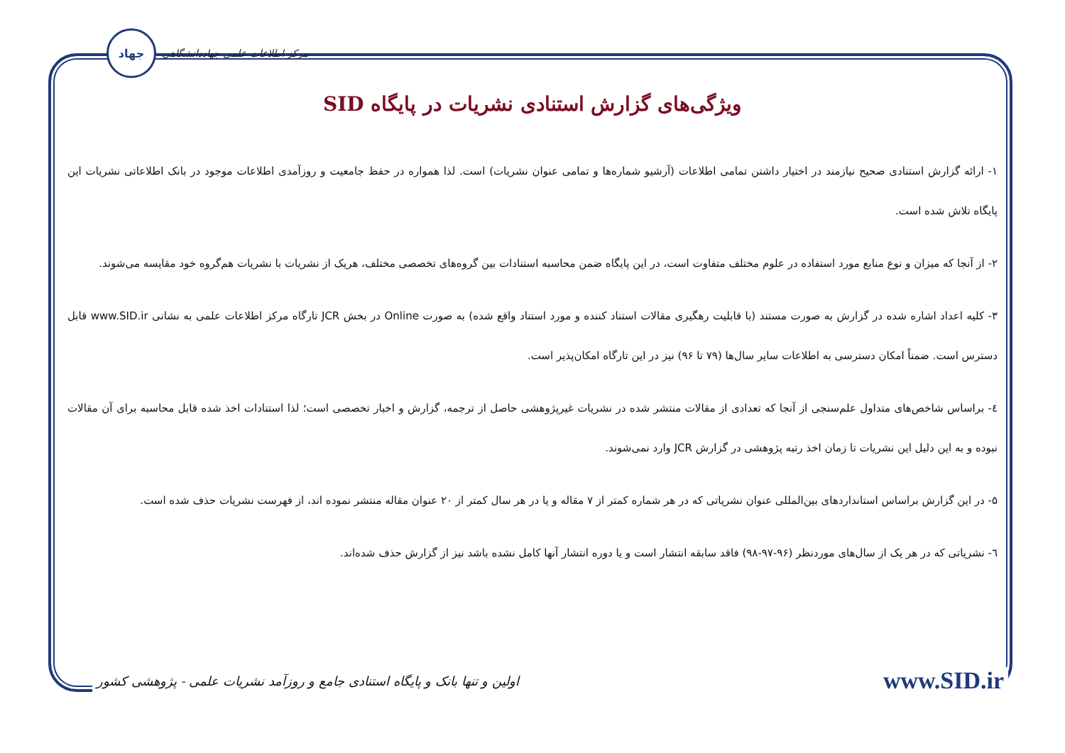جهاد
مرکز اطلاعات علمی جهاددانشگاهی
ویژگی‌های گزارش استنادی نشریات در پایگاه SID
۱- ارائه گزارش استنادی صحیح نیازمند در اختیار داشتن تمامی اطلاعات (آرشیو شماره‌ها و تمامی عنوان نشریات) است. لذا همواره در حفظ جامعیت و روزآمدی اطلاعات موجود در بانک اطلاعاتی نشریات این پایگاه تلاش شده است.
۲- از آنجا که میزان و نوع منابع مورد استفاده در علوم مختلف متفاوت است، در این پایگاه ضمن محاسبه استنادات بین گروه‌های تخصصی مختلف، هریک از نشریات با نشریات هم‌گروه خود مقایسه می‌شوند.
۳- کلیه اعداد اشاره شده در گزارش به صورت مستند (با قابلیت رهگیری مقالات استناد کننده و مورد استناد واقع شده) به صورت Online در بخش JCR تارگاه مرکز اطلاعات علمی به نشانی www.SID.ir قابل دسترس است. ضمناً امکان دسترسی به اطلاعات سایر سال‌ها (۷۹ تا ۹۶) نیز در این تارگاه امکان‌پذیر است.
٤- براساس شاخص‌های متداول علم‌سنجی از آنجا که تعدادی از مقالات منتشر شده در نشریات غیرپژوهشی حاصل از ترجمه، گزارش و اخبار تخصصی است؛ لذا استنادات اخذ شده قابل محاسبه برای آن مقالات نبوده و به این دلیل این نشریات تا زمان اخذ رتبه پژوهشی در گزارش JCR وارد نمی‌شوند.
۵- در این گزارش براساس استانداردهای بین‌المللی عنوان نشریاتی که در هر شماره کمتر از ۷ مقاله و یا در هر سال کمتر از ۲۰ عنوان مقاله منتشر نموده اند، از فهرست نشریات حذف شده است.
٦- نشریاتی که در هر یک از سال‌های موردنظر (۹۶-۹۷-۹۸) فاقد سابقه انتشار است و یا دوره انتشار آنها کامل نشده باشد نیز از گزارش حذف شده‌اند.
اولین و تنها بانک و پایگاه استنادی جامع و روزآمد نشریات علمی - پژوهشی کشور www.SID.ir